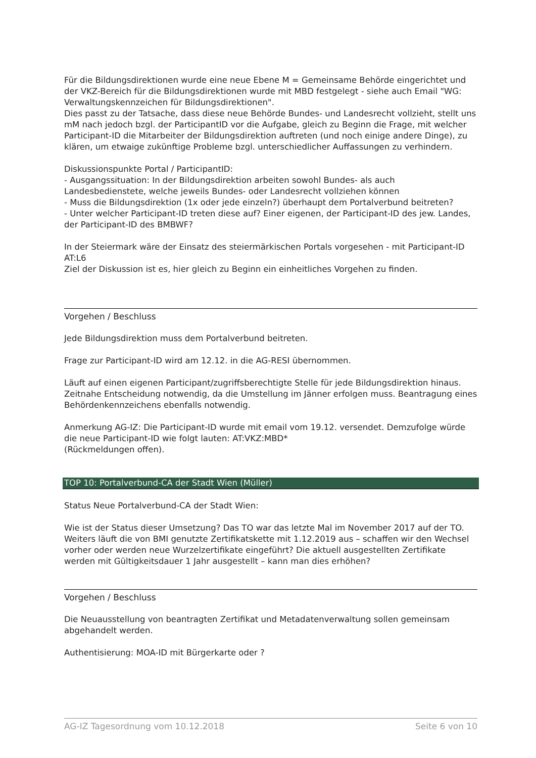Für die Bildungsdirektionen wurde eine neue Ebene M = Gemeinsame Behörde eingerichtet und der VKZ-Bereich für die Bildungsdirektionen wurde mit MBD festgelegt - siehe auch Email "WG: Verwaltungskennzeichen für Bildungsdirektionen".
Dies passt zu der Tatsache, dass diese neue Behörde Bundes- und Landesrecht vollzieht, stellt uns mM nach jedoch bzgl. der ParticipantID vor die Aufgabe, gleich zu Beginn die Frage, mit welcher Participant-ID die Mitarbeiter der Bildungsdirektion auftreten (und noch einige andere Dinge), zu klären, um etwaige zukünftige Probleme bzgl. unterschiedlicher Auffassungen zu verhindern.
Diskussionspunkte Portal / ParticipantID:
- Ausgangssituation: In der Bildungsdirektion arbeiten sowohl Bundes- als auch Landesbedienstete, welche jeweils Bundes- oder Landesrecht vollziehen können
- Muss die Bildungsdirektion (1x oder jede einzeln?) überhaupt dem Portalverbund beitreten?
- Unter welcher Participant-ID treten diese auf? Einer eigenen, der Participant-ID des jew. Landes, der Participant-ID des BMBWF?
In der Steiermark wäre der Einsatz des steiermärkischen Portals vorgesehen - mit Participant-ID AT:L6
Ziel der Diskussion ist es, hier gleich zu Beginn ein einheitliches Vorgehen zu finden.
Vorgehen / Beschluss
Jede Bildungsdirektion muss dem Portalverbund beitreten.
Frage zur Participant-ID wird am 12.12. in die AG-RESI übernommen.
Läuft auf einen eigenen Participant/zugriffsberechtigte Stelle für jede Bildungsdirektion hinaus. Zeitnahe Entscheidung notwendig, da die Umstellung im Jänner erfolgen muss. Beantragung eines Behördenkennzeichens ebenfalls notwendig.
Anmerkung AG-IZ: Die Participant-ID wurde mit email vom 19.12. versendet. Demzufolge würde die neue Participant-ID wie folgt lauten: AT:VKZ:MBD*
(Rückmeldungen offen).
TOP 10: Portalverbund-CA der Stadt Wien (Müller)
Status Neue Portalverbund-CA der Stadt Wien:
Wie ist der Status dieser Umsetzung? Das TO war das letzte Mal im November 2017 auf der TO.
Weiters läuft die von BMI genutzte Zertifikatskette mit 1.12.2019 aus – schaffen wir den Wechsel vorher oder werden neue Wurzelzertifikate eingeführt? Die aktuell ausgestellten Zertifikate werden mit Gültigkeitsdauer 1 Jahr ausgestellt – kann man dies erhöhen?
Vorgehen / Beschluss
Die Neuausstellung von beantragten Zertifikat und Metadatenverwaltung sollen gemeinsam abgehandelt werden.
Authentisierung: MOA-ID mit Bürgerkarte oder ?
AG-IZ Tagesordnung vom 10.12.2018 Seite 6 von 10